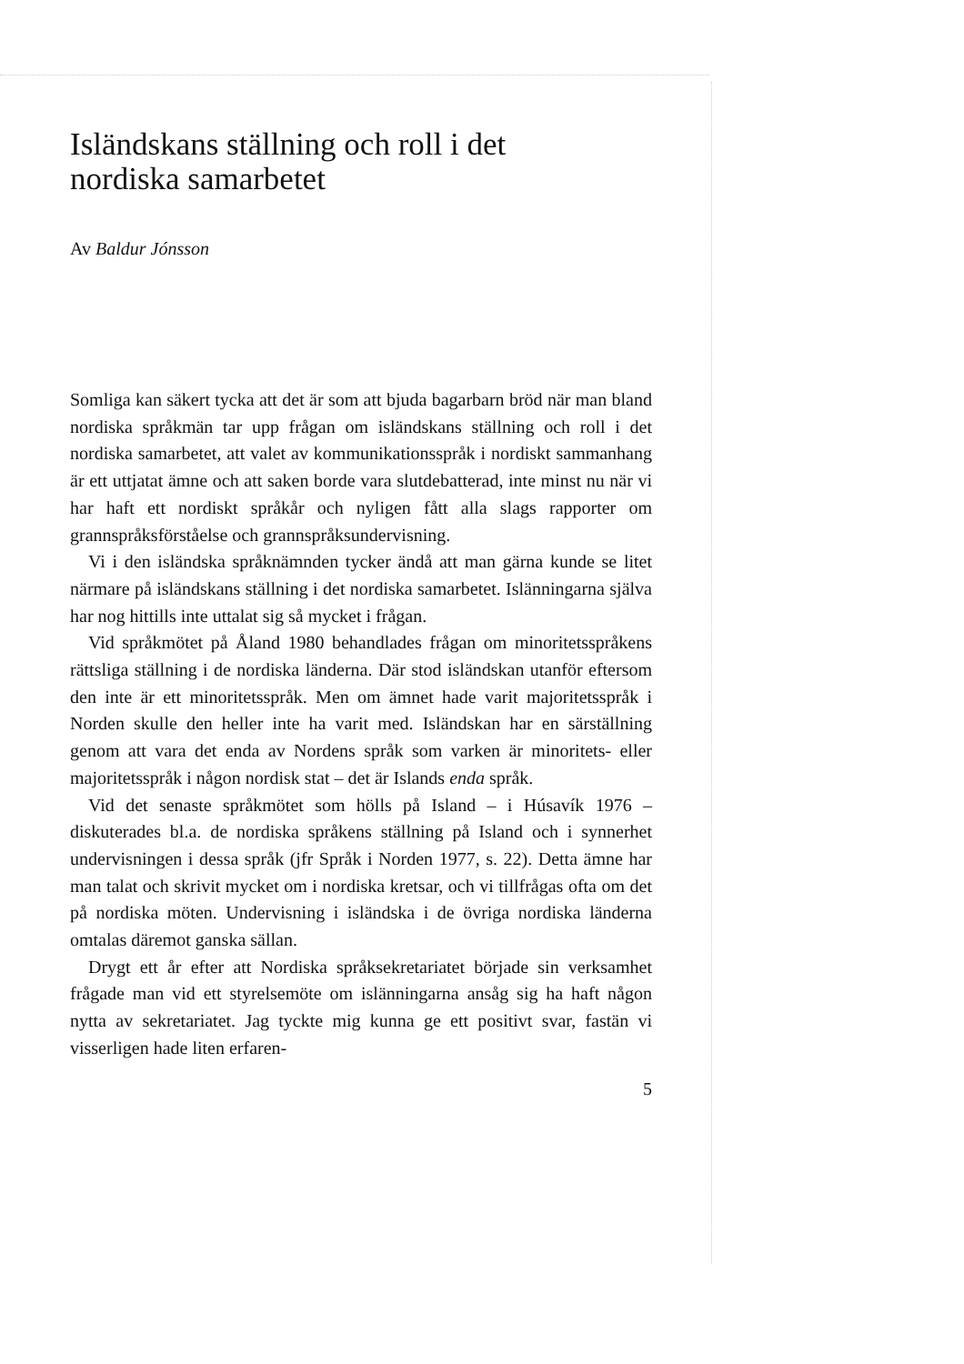Isländskans ställning och roll i det
nordiska samarbetet
Av Baldur Jónsson
Somliga kan säkert tycka att det är som att bjuda bagarbarn bröd när man bland nordiska språkmän tar upp frågan om isländskans ställning och roll i det nordiska samarbetet, att valet av kommunikationsspråk i nordiskt sammanhang är ett uttjatat ämne och att saken borde vara slutdebatterad, inte minst nu när vi har haft ett nordiskt språkår och nyligen fått alla slags rapporter om grannspråksförståelse och grannspråksundervisning.
Vi i den isländska språknämnden tycker ändå att man gärna kunde se litet närmare på isländskans ställning i det nordiska samarbetet. Islänningarna själva har nog hittills inte uttalat sig så mycket i frågan.
Vid språkmötet på Åland 1980 behandlades frågan om minoritetsspråkens rättsliga ställning i de nordiska länderna. Där stod isländskan utanför eftersom den inte är ett minoritetsspråk. Men om ämnet hade varit majoritetsspråk i Norden skulle den heller inte ha varit med. Isländskan har en särställning genom att vara det enda av Nordens språk som varken är minoritets- eller majoritetsspråk i någon nordisk stat – det är Islands enda språk.
Vid det senaste språkmötet som hölls på Island – i Húsavík 1976 – diskuterades bl.a. de nordiska språkens ställning på Island och i synnerhet undervisningen i dessa språk (jfr Språk i Norden 1977, s. 22). Detta ämne har man talat och skrivit mycket om i nordiska kretsar, och vi tillfrågas ofta om det på nordiska möten. Undervisning i isländska i de övriga nordiska länderna omtalas däremot ganska sällan.
Drygt ett år efter att Nordiska språksekretariatet började sin verksamhet frågade man vid ett styrelsemöte om islänningarna ansåg sig ha haft någon nytta av sekretariatet. Jag tyckte mig kunna ge ett positivt svar, fastän vi visserligen hade liten erfaren-
5